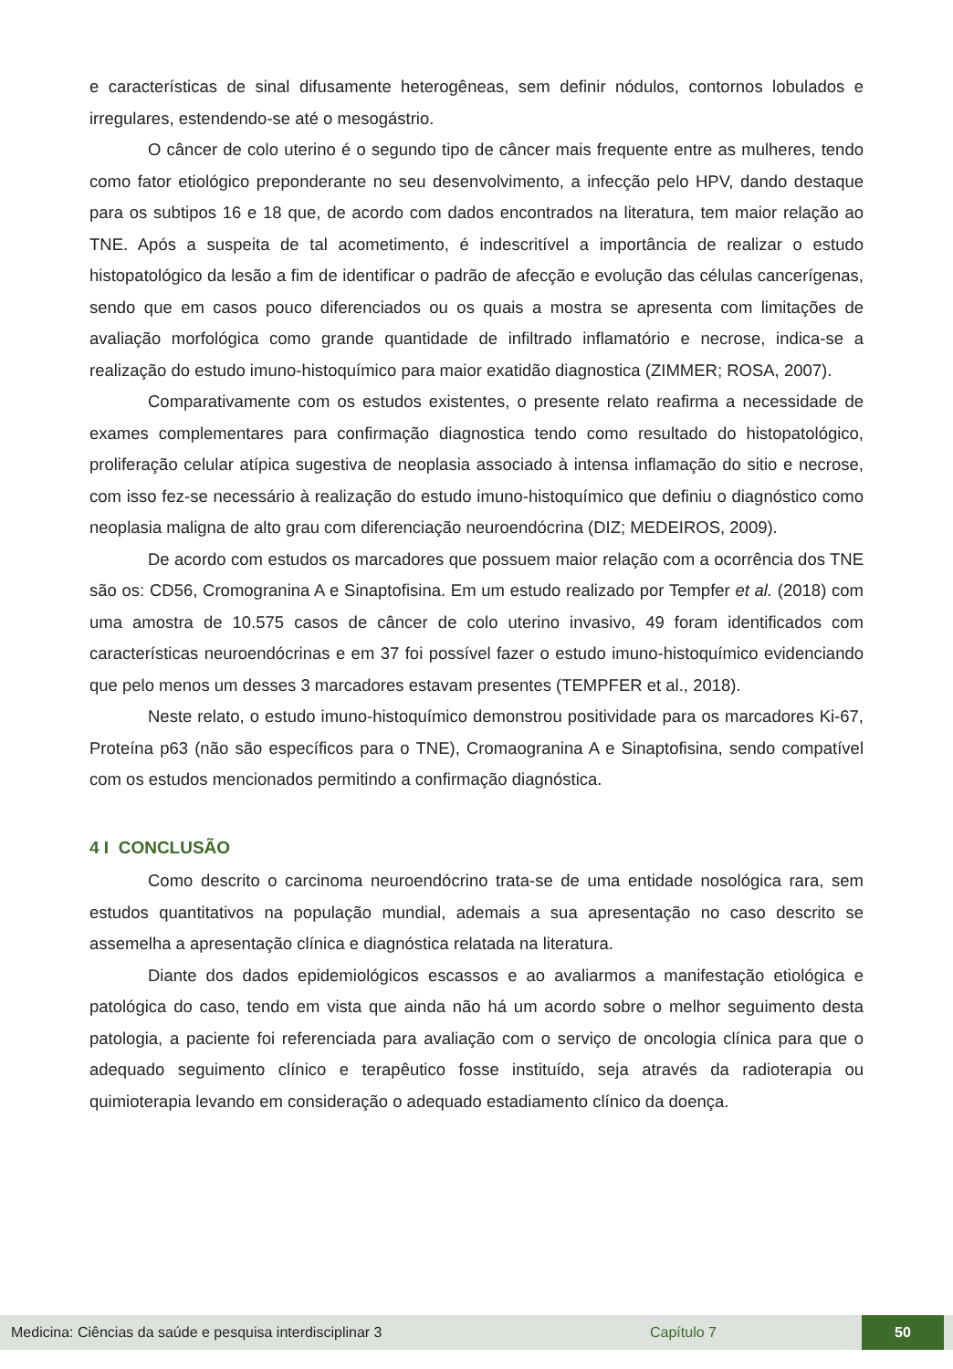e características de sinal difusamente heterogêneas, sem definir nódulos, contornos lobulados e irregulares, estendendo-se até o mesogástrio.
O câncer de colo uterino é o segundo tipo de câncer mais frequente entre as mulheres, tendo como fator etiológico preponderante no seu desenvolvimento, a infecção pelo HPV, dando destaque para os subtipos 16 e 18 que, de acordo com dados encontrados na literatura, tem maior relação ao TNE. Após a suspeita de tal acometimento, é indescritível a importância de realizar o estudo histopatológico da lesão a fim de identificar o padrão de afecção e evolução das células cancerígenas, sendo que em casos pouco diferenciados ou os quais a mostra se apresenta com limitações de avaliação morfológica como grande quantidade de infiltrado inflamatório e necrose, indica-se a realização do estudo imuno-histoquímico para maior exatidão diagnostica (ZIMMER; ROSA, 2007).
Comparativamente com os estudos existentes, o presente relato reafirma a necessidade de exames complementares para confirmação diagnostica tendo como resultado do histopatológico, proliferação celular atípica sugestiva de neoplasia associado à intensa inflamação do sitio e necrose, com isso fez-se necessário à realização do estudo imuno-histoquímico que definiu o diagnóstico como neoplasia maligna de alto grau com diferenciação neuroendócrina (DIZ; MEDEIROS, 2009).
De acordo com estudos os marcadores que possuem maior relação com a ocorrência dos TNE são os: CD56, Cromogranina A e Sinaptofisina. Em um estudo realizado por Tempfer et al. (2018) com uma amostra de 10.575 casos de câncer de colo uterino invasivo, 49 foram identificados com características neuroendócrinas e em 37 foi possível fazer o estudo imuno-histoquímico evidenciando que pelo menos um desses 3 marcadores estavam presentes (TEMPFER et al., 2018).
Neste relato, o estudo imuno-histoquímico demonstrou positividade para os marcadores Ki-67, Proteína p63 (não são específicos para o TNE), Cromaogranina A e Sinaptofisina, sendo compatível com os estudos mencionados permitindo a confirmação diagnóstica.
4 I CONCLUSÃO
Como descrito o carcinoma neuroendócrino trata-se de uma entidade nosológica rara, sem estudos quantitativos na população mundial, ademais a sua apresentação no caso descrito se assemelha a apresentação clínica e diagnóstica relatada na literatura.
Diante dos dados epidemiológicos escassos e ao avaliarmos a manifestação etiológica e patológica do caso, tendo em vista que ainda não há um acordo sobre o melhor seguimento desta patologia, a paciente foi referenciada para avaliação com o serviço de oncologia clínica para que o adequado seguimento clínico e terapêutico fosse instituído, seja através da radioterapia ou quimioterapia levando em consideração o adequado estadiamento clínico da doença.
Medicina: Ciências da saúde e pesquisa interdisciplinar 3 Capítulo 7 50